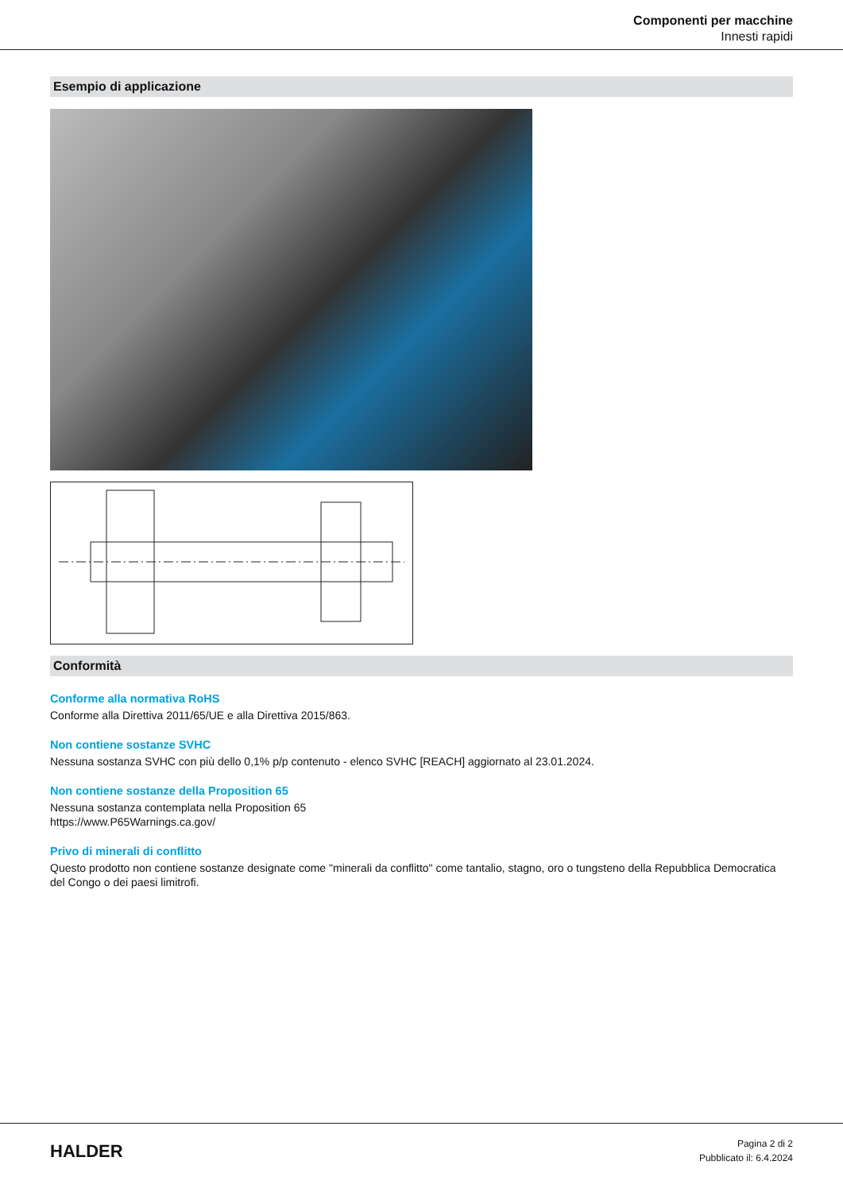Componenti per macchine
Innesti rapidi
Esempio di applicazione
Conformità
Conforme alla normativa RoHS
Conforme alla Direttiva 2011/65/UE e alla Direttiva 2015/863.
Non contiene sostanze SVHC
Nessuna sostanza SVHC con più dello 0,1% p/p contenuto - elenco SVHC [REACH] aggiornato al 23.01.2024.
Non contiene sostanze della Proposition 65
Nessuna sostanza contemplata nella Proposition 65
https://www.P65Warnings.ca.gov/
Privo di minerali di conflitto
Questo prodotto non contiene sostanze designate come "minerali da conflitto" come tantalio, stagno, oro o tungsteno della Repubblica Democratica del Congo o dei paesi limitrofi.
HALDER
Pagina 2 di 2
Pubblicato il: 6.4.2024